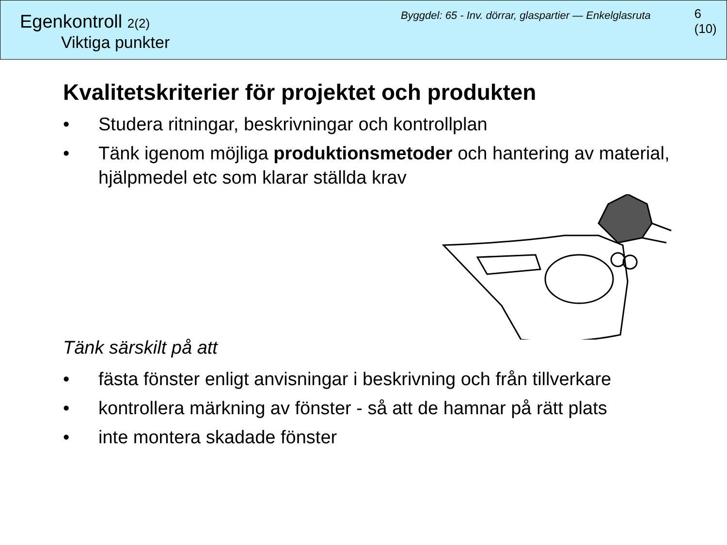Egenkontroll 2(2)
Viktiga punkter
Byggdel: 65 - Inv. dörrar, glaspartier — Enkelglasruta
6 (10)
Kvalitetskriterier för projektet och produkten
• Studera ritningar, beskrivningar och kontrollplan
• Tänk igenom möjliga produktionsmetoder och hantering av material, hjälpmedel etc som klarar ställda krav
Tänk särskilt på att
• fästa fönster enligt anvisningar i beskrivning och från tillverkare
• kontrollera märkning av fönster - så att de hamnar på rätt plats
• inte montera skadade fönster